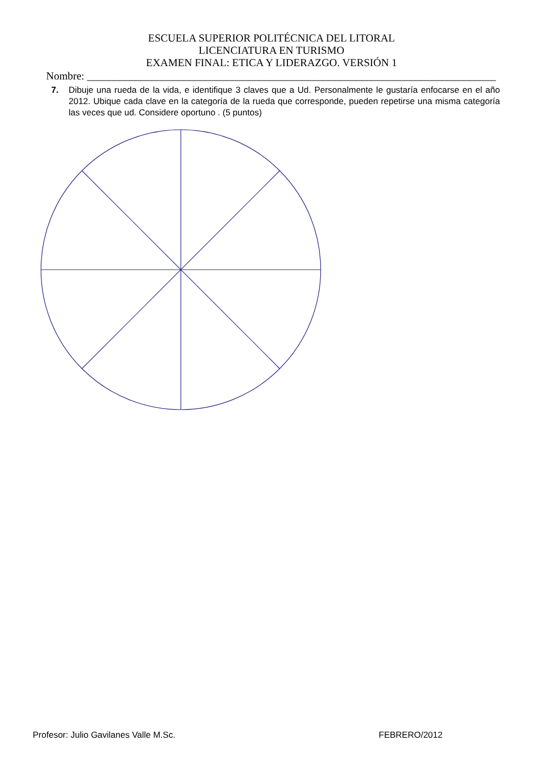ESCUELA SUPERIOR POLITÉCNICA DEL LITORAL
LICENCIATURA EN TURISMO
EXAMEN FINAL: ETICA Y LIDERAZGO. VERSIÓN 1
Nombre: ____________________________________________________________________________
7. Dibuje una rueda de la vida, e identifique 3 claves que a Ud. Personalmente le gustaría enfocarse en el año 2012. Ubique cada clave en la categoría de la rueda que corresponde, pueden repetirse una misma categoría las veces que ud. Considere oportuno . (5 puntos)
Profesor: Julio Gavilanes Valle M.Sc. FEBRERO/2012